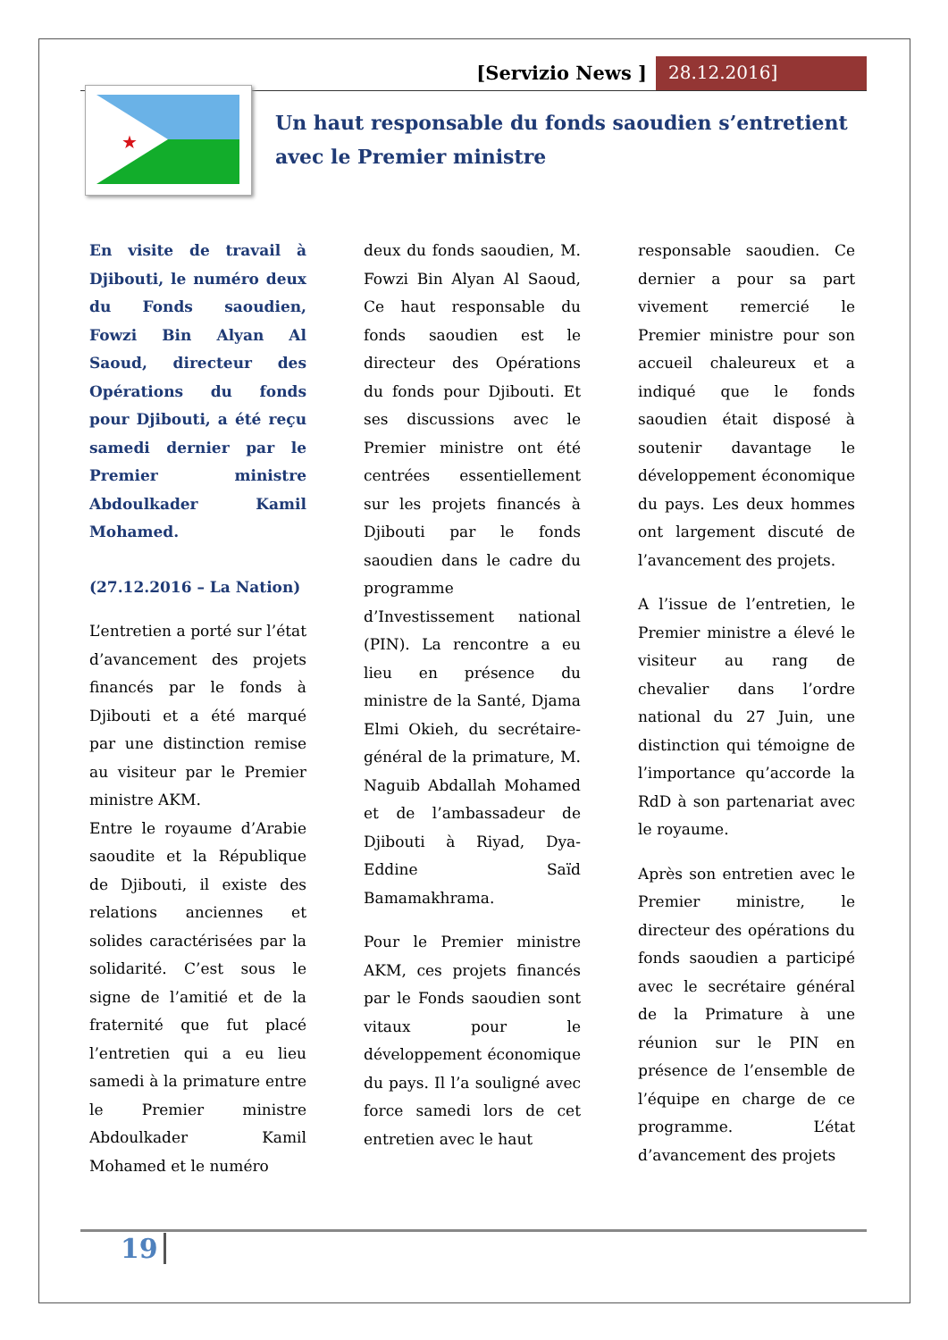[Servizio News ] 28.12.2016]
★
Un haut responsable du fonds saoudien s’entretient avec le Premier ministre
En visite de travail à Djibouti, le numéro deux du Fonds saoudien, Fowzi Bin Alyan Al Saoud, directeur des Opérations du fonds pour Djibouti, a été reçu samedi dernier par le Premier ministre Abdoulkader Kamil Mohamed.
(27.12.2016 – La Nation)
L’entretien a porté sur l’état d’avancement des projets financés par le fonds à Djibouti et a été marqué par une distinction remise au visiteur par le Premier ministre AKM.
Entre le royaume d’Arabie saoudite et la République de Djibouti, il existe des relations anciennes et solides caractérisées par la solidarité. C’est sous le signe de l’amitié et de la fraternité que fut placé l’entretien qui a eu lieu samedi à la primature entre le Premier ministre Abdoulkader Kamil Mohamed et le numéro
deux du fonds saoudien, M. Fowzi Bin Alyan Al Saoud, Ce haut responsable du fonds saoudien est le directeur des Opérations du fonds pour Djibouti. Et ses discussions avec le Premier ministre ont été centrées essentiellement sur les projets financés à Djibouti par le fonds saoudien dans le cadre du programme d’Investissement national (PIN). La rencontre a eu lieu en présence du ministre de la Santé, Djama Elmi Okieh, du secrétaire-général de la primature, M. Naguib Abdallah Mohamed et de l’ambassadeur de Djibouti à Riyad, Dya-Eddine Saïd Bamamakhrama.
Pour le Premier ministre AKM, ces projets financés par le Fonds saoudien sont vitaux pour le développement économique du pays. Il l’a souligné avec force samedi lors de cet entretien avec le haut
responsable saoudien. Ce dernier a pour sa part vivement remercié le Premier ministre pour son accueil chaleureux et a indiqué que le fonds saoudien était disposé à soutenir davantage le développement économique du pays. Les deux hommes ont largement discuté de l’avancement des projets.
A l’issue de l’entretien, le Premier ministre a élevé le visiteur au rang de chevalier dans l’ordre national du 27 Juin, une distinction qui témoigne de l’importance qu’accorde la RdD à son partenariat avec le royaume.
Après son entretien avec le Premier ministre, le directeur des opérations du fonds saoudien a participé avec le secrétaire général de la Primature à une réunion sur le PIN en présence de l’ensemble de l’équipe en charge de ce programme. L’état d’avancement des projets
19